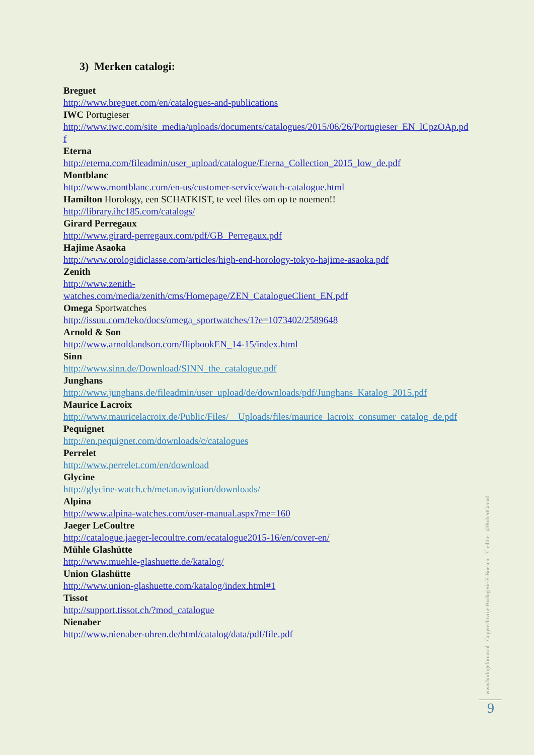3) Merken catalogi:
Breguet
http://www.breguet.com/en/catalogues-and-publications
IWC Portugieser
http://www.iwc.com/site_media/uploads/documents/catalogues/2015/06/26/Portugieser_EN_lCpzOAp.pdf
Eterna
http://eterna.com/fileadmin/user_upload/catalogue/Eterna_Collection_2015_low_de.pdf
Montblanc
http://www.montblanc.com/en-us/customer-service/watch-catalogue.html
Hamilton Horology, een SCHATKIST, te veel files om op te noemen!!
http://library.ihc185.com/catalogs/
Girard Perregaux
http://www.girard-perregaux.com/pdf/GB_Perregaux.pdf
Hajime Asaoka
http://www.orologidiclasse.com/articles/high-end-horology-tokyo-hajime-asaoka.pdf
Zenith
http://www.zenith-
watches.com/media/zenith/cms/Homepage/ZEN_CatalogueClient_EN.pdf
Omega Sportwatches
http://issuu.com/teko/docs/omega_sportwatches/1?e=1073402/2589648
Arnold & Son
http://www.arnoldandson.com/flipbookEN_14-15/index.html
Sinn
http://www.sinn.de/Download/SINN_the_catalogue.pdf
Junghans
http://www.junghans.de/fileadmin/user_upload/de/downloads/pdf/Junghans_Katalog_2015.pdf
Maurice Lacroix
http://www.mauricelacroix.de/Public/Files/__Uploads/files/maurice_lacroix_consumer_catalog_de.pdf
Pequignet
http://en.pequignet.com/downloads/c/catalogues
Perrelet
http://www.perrelet.com/en/download
Glycine
http://glycine-watch.ch/metanavigation/downloads/
Alpina
http://www.alpina-watches.com/user-manual.aspx?me=160
Jaeger LeCoultre
http://catalogue.jaeger-lecoultre.com/ecatalogue2015-16/en/cover-en/
Mühle Glashütte
http://www.muehle-glashuette.de/katalog/
Union Glashütte
http://www.union-glashuette.com/katalog/index.html#1
Tissot
http://support.tissot.ch/?mod_catalogue
Nienaber
http://www.nienaber-uhren.de/html/catalog/data/pdf/file.pdf
www.horlogeforum.nl - Copyrechtvrije Horlogerie E-Boeken - 3<sup>e</sup> editie - @RobertGerard
9